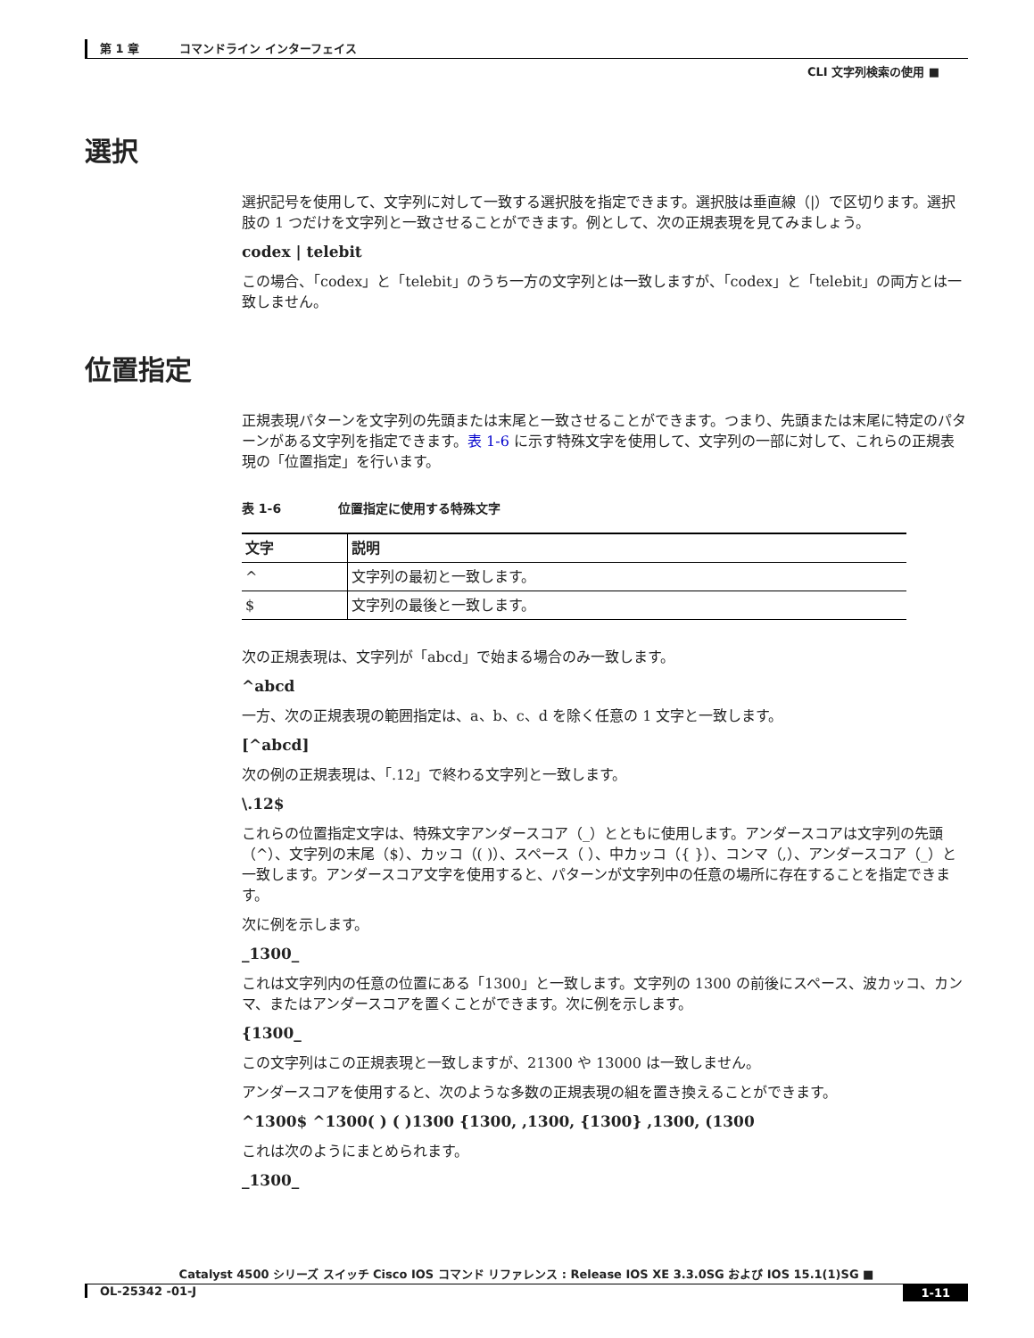第 1 章 コマンドライン インターフェイス
CLI 文字列検索の使用 ■
選択
選択記号を使用して、文字列に対して一致する選択肢を指定できます。選択肢は垂直線（|）で区切ります。選択肢の 1 つだけを文字列と一致させることができます。例として、次の正規表現を見てみましょう。
codex | telebit
この場合、「codex」と「telebit」のうち一方の文字列とは一致しますが、「codex」と「telebit」の両方とは一致しません。
位置指定
正規表現パターンを文字列の先頭または末尾と一致させることができます。つまり、先頭または末尾に特定のパターンがある文字列を指定できます。表 1-6 に示す特殊文字を使用して、文字列の一部に対して、これらの正規表現の「位置指定」を行います。
表 1-6 位置指定に使用する特殊文字
| 文字 | 説明 |
| --- | --- |
| ^ | 文字列の最初と一致します。 |
| $ | 文字列の最後と一致します。 |
次の正規表現は、文字列が「abcd」で始まる場合のみ一致します。
^abcd
一方、次の正規表現の範囲指定は、a、b、c、d を除く任意の 1 文字と一致します。
[^abcd]
次の例の正規表現は、「.12」で終わる文字列と一致します。
\.12$
これらの位置指定文字は、特殊文字アンダースコア（_）とともに使用します。アンダースコアは文字列の先頭（^）、文字列の末尾（$）、カッコ（( )）、スペース（ ）、中カッコ（{ }）、コンマ（,）、アンダースコア（_）と一致します。アンダースコア文字を使用すると、パターンが文字列中の任意の場所に存在することを指定できます。
次に例を示します。
_1300_
これは文字列内の任意の位置にある「1300」と一致します。文字列の 1300 の前後にスペース、波カッコ、カンマ、またはアンダースコアを置くことができます。次に例を示します。
{1300_
この文字列はこの正規表現と一致しますが、21300 や 13000 は一致しません。
アンダースコアを使用すると、次のような多数の正規表現の組を置き換えることができます。
^1300$ ^1300( ) ( )1300 {1300, ,1300, {1300} ,1300, (1300
これは次のようにまとめられます。
_1300_
Catalyst 4500 シリーズ スイッチ Cisco IOS コマンド リファレンス : Release IOS XE 3.3.0SG および IOS 15.1(1)SG ■
1-11 OL-25342 -01-J